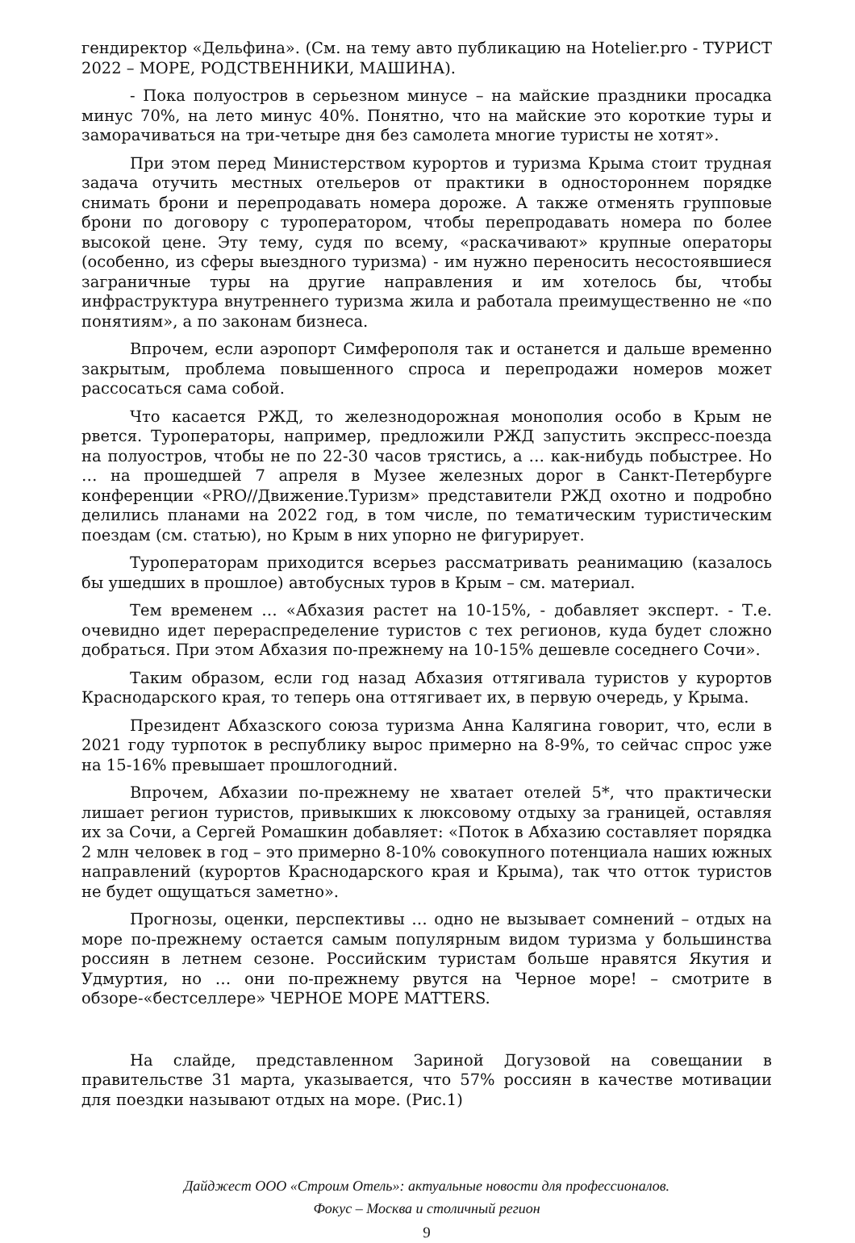гендиректор «Дельфина». (См. на тему авто публикацию на Hotelier.pro - ТУРИСТ 2022 – МОРЕ, РОДСТВЕННИКИ, МАШИНА).
- Пока полуостров в серьезном минусе – на майские праздники просадка минус 70%, на лето минус 40%. Понятно, что на майские это короткие туры и заморачиваться на три-четыре дня без самолета многие туристы не хотят».
При этом перед Министерством курортов и туризма Крыма стоит трудная задача отучить местных отельеров от практики в одностороннем порядке снимать брони и перепродавать номера дороже. А также отменять групповые брони по договору с туроператором, чтобы перепродавать номера по более высокой цене. Эту тему, судя по всему, «раскачивают» крупные операторы (особенно, из сферы выездного туризма) - им нужно переносить несостоявшиеся заграничные туры на другие направления и им хотелось бы, чтобы инфраструктура внутреннего туризма жила и работала преимущественно не «по понятиям», а по законам бизнеса.
Впрочем, если аэропорт Симферополя так и останется и дальше временно закрытым, проблема повышенного спроса и перепродажи номеров может рассосаться сама собой.
Что касается РЖД, то железнодорожная монополия особо в Крым не рвется. Туроператоры, например, предложили РЖД запустить экспресс-поезда на полуостров, чтобы не по 22-30 часов трястись, а … как-нибудь побыстрее. Но … на прошедшей 7 апреля в Музее железных дорог в Санкт-Петербурге конференции «PRO//Движение.Туризм» представители РЖД охотно и подробно делились планами на 2022 год, в том числе, по тематическим туристическим поездам (см. статью), но Крым в них упорно не фигурирует.
Туроператорам приходится всерьез рассматривать реанимацию (казалось бы ушедших в прошлое) автобусных туров в Крым – см. материал.
Тем временем … «Абхазия растет на 10-15%, - добавляет эксперт. - Т.е. очевидно идет перераспределение туристов с тех регионов, куда будет сложно добраться. При этом Абхазия по-прежнему на 10-15% дешевле соседнего Сочи».
Таким образом, если год назад Абхазия оттягивала туристов у курортов Краснодарского края, то теперь она оттягивает их, в первую очередь, у Крыма.
Президент Абхазского союза туризма Анна Калягина говорит, что, если в 2021 году турпоток в республику вырос примерно на 8-9%, то сейчас спрос уже на 15-16% превышает прошлогодний.
Впрочем, Абхазии по-прежнему не хватает отелей 5*, что практически лишает регион туристов, привыкших к люксовому отдыху за границей, оставляя их за Сочи, а Сергей Ромашкин добавляет: «Поток в Абхазию составляет порядка 2 млн человек в год – это примерно 8-10% совокупного потенциала наших южных направлений (курортов Краснодарского края и Крыма), так что отток туристов не будет ощущаться заметно».
Прогнозы, оценки, перспективы … одно не вызывает сомнений – отдых на море по-прежнему остается самым популярным видом туризма у большинства россиян в летнем сезоне. Российским туристам больше нравятся Якутия и Удмуртия, но … они по-прежнему рвутся на Черное море! – смотрите в обзоре-«бестселлере» ЧЕРНОЕ МОРЕ MATTERS.
На слайде, представленном Зариной Догузовой на совещании в правительстве 31 марта, указывается, что 57% россиян в качестве мотивации для поездки называют отдых на море. (Рис.1)
Дайджест ООО «Строим Отель»: актуальные новости для профессионалов.
Фокус – Москва и столичный регион
9